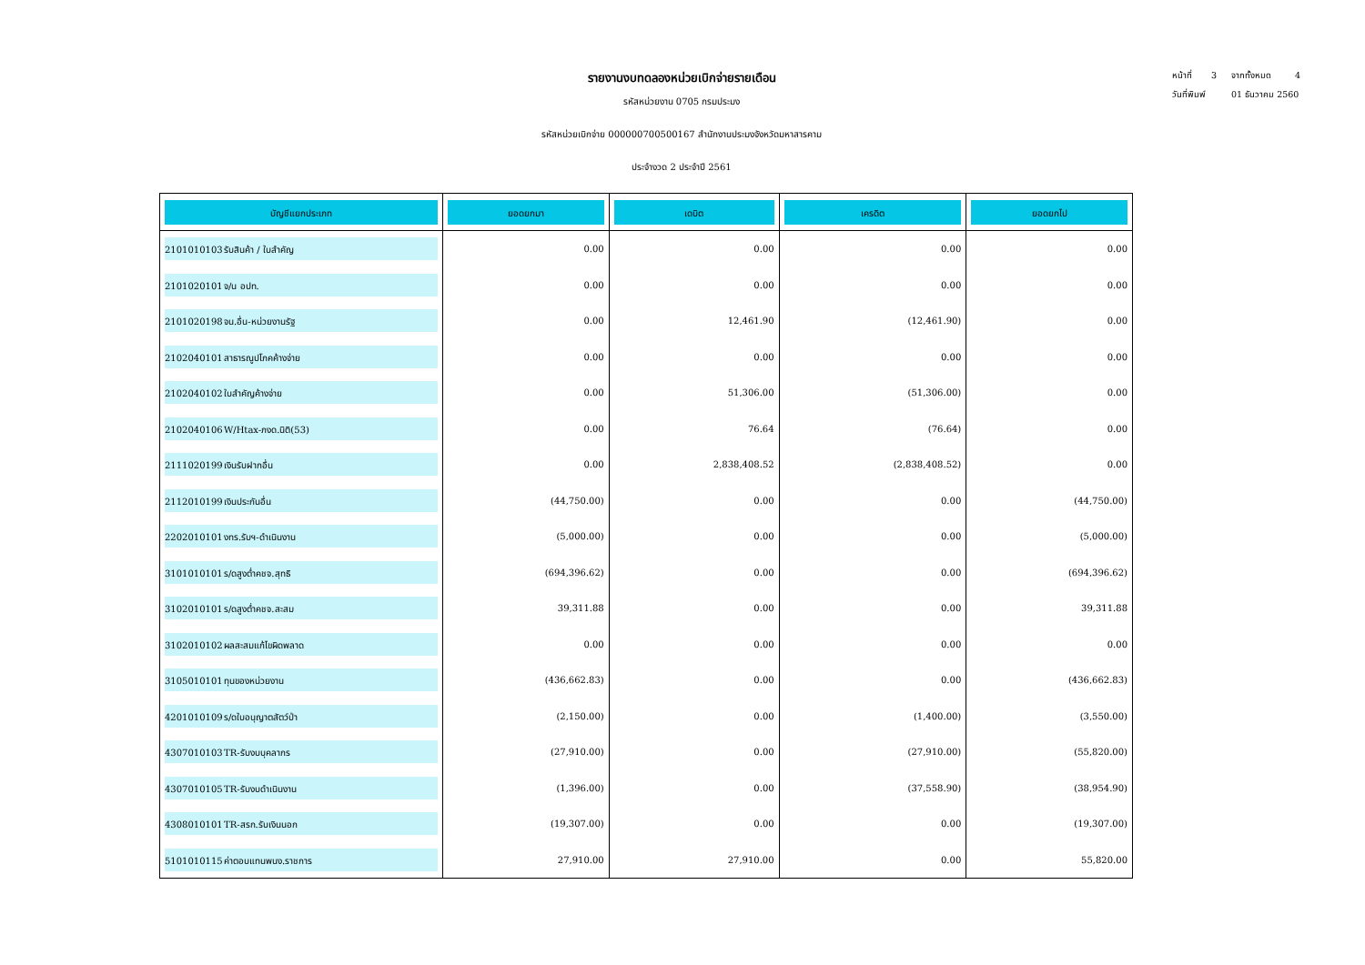หน้าที่ 3 จากทั้งหมด 4
วันที่พิมพ์ 01 ธันวาคม 2560
รายงานงบทดลองหน่วยเบิกจ่ายรายเดือน
รหัสหน่วยงาน 0705 กรมประมง
รหัสหน่วยเบิกจ่าย 000000700500167 สำนักงานประมงจังหวัดมหาสารคาม
ประจำงวด 2 ประจำปี 2561
| บัญชีแยกประเภท | ยอดยกมา | เดบิต | เครดิต | ยอดยกไป |
| --- | --- | --- | --- | --- |
| 2101010103 รับสินค้า / ใบสำคัญ | 0.00 | 0.00 | 0.00 | 0.00 |
| 2101020101 จ/น อปท. | 0.00 | 0.00 | 0.00 | 0.00 |
| 2101020198 จน.อื่น-หน่วยงานรัฐ | 0.00 | 12,461.90 | (12,461.90) | 0.00 |
| 2102040101 สาธารณูปโภคค้างจ่าย | 0.00 | 0.00 | 0.00 | 0.00 |
| 2102040102 ใบสำคัญค้างจ่าย | 0.00 | 51,306.00 | (51,306.00) | 0.00 |
| 2102040106 W/Htax-ภงด.นิติ(53) | 0.00 | 76.64 | (76.64) | 0.00 |
| 2111020199 เงินรับฝากอื่น | 0.00 | 2,838,408.52 | (2,838,408.52) | 0.00 |
| 2112010199 เงินประกันอื่น | (44,750.00) | 0.00 | 0.00 | (44,750.00) |
| 2202010101 งทร.รับฯ-ดำเนินงาน | (5,000.00) | 0.00 | 0.00 | (5,000.00) |
| 3101010101 ร/ดสูงต่ำคชจ.สุทธิ | (694,396.62) | 0.00 | 0.00 | (694,396.62) |
| 3102010101 ร/ดสูงต่ำคชจ.สะสม | 39,311.88 | 0.00 | 0.00 | 39,311.88 |
| 3102010102 ผลสะสมแก้ไขผิดพลาด | 0.00 | 0.00 | 0.00 | 0.00 |
| 3105010101 ทุนของหน่วยงาน | (436,662.83) | 0.00 | 0.00 | (436,662.83) |
| 4201010109 ร/ดใบอนุญาตสัตว์ป่า | (2,150.00) | 0.00 | (1,400.00) | (3,550.00) |
| 4307010103 TR-รับงบบุคลากร | (27,910.00) | 0.00 | (27,910.00) | (55,820.00) |
| 4307010105 TR-รับงบดำเนินงาน | (1,396.00) | 0.00 | (37,558.90) | (38,954.90) |
| 4308010101 TR-สรก.รับเงินนอก | (19,307.00) | 0.00 | 0.00 | (19,307.00) |
| 5101010115 ค่าตอบแทนพนง.ราชการ | 27,910.00 | 27,910.00 | 0.00 | 55,820.00 |